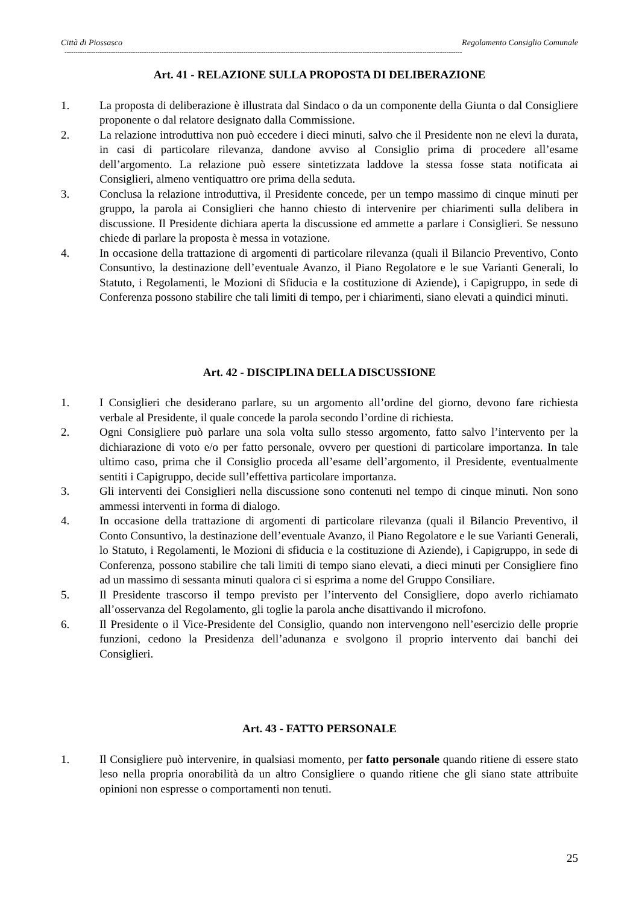Città di Piossasco Regolamento Consiglio Comunale
------------------------------------------------------------------------------------------------------------------------------------------------------------------------------------
Art. 41 - RELAZIONE SULLA PROPOSTA DI DELIBERAZIONE
1. La proposta di deliberazione è illustrata dal Sindaco o da un componente della Giunta o dal Consigliere proponente o dal relatore designato dalla Commissione.
2. La relazione introduttiva non può eccedere i dieci minuti, salvo che il Presidente non ne elevi la durata, in casi di particolare rilevanza, dandone avviso al Consiglio prima di procedere all’esame dell’argomento. La relazione può essere sintetizzata laddove la stessa fosse stata notificata ai Consiglieri, almeno ventiquattro ore prima della seduta.
3. Conclusa la relazione introduttiva, il Presidente concede, per un tempo massimo di cinque minuti per gruppo, la parola ai Consiglieri che hanno chiesto di intervenire per chiarimenti sulla delibera in discussione. Il Presidente dichiara aperta la discussione ed ammette a parlare i Consiglieri. Se nessuno chiede di parlare la proposta è messa in votazione.
4. In occasione della trattazione di argomenti di particolare rilevanza (quali il Bilancio Preventivo, Conto Consuntivo, la destinazione dell’eventuale Avanzo, il Piano Regolatore e le sue Varianti Generali, lo Statuto, i Regolamenti, le Mozioni di Sfiducia e la costituzione di Aziende), i Capigruppo, in sede di Conferenza possono stabilire che tali limiti di tempo, per i chiarimenti, siano elevati a quindici minuti.
Art. 42 - DISCIPLINA DELLA DISCUSSIONE
1. I Consiglieri che desiderano parlare, su un argomento all’ordine del giorno, devono fare richiesta verbale al Presidente, il quale concede la parola secondo l’ordine di richiesta.
2. Ogni Consigliere può parlare una sola volta sullo stesso argomento, fatto salvo l’intervento per la dichiarazione di voto e/o per fatto personale, ovvero per questioni di particolare importanza. In tale ultimo caso, prima che il Consiglio proceda all’esame dell’argomento, il Presidente, eventualmente sentiti i Capigruppo, decide sull’effettiva particolare importanza.
3. Gli interventi dei Consiglieri nella discussione sono contenuti nel tempo di cinque minuti. Non sono ammessi interventi in forma di dialogo.
4. In occasione della trattazione di argomenti di particolare rilevanza (quali il Bilancio Preventivo, il Conto Consuntivo, la destinazione dell’eventuale Avanzo, il Piano Regolatore e le sue Varianti Generali, lo Statuto, i Regolamenti, le Mozioni di sfiducia e la costituzione di Aziende), i Capigruppo, in sede di Conferenza, possono stabilire che tali limiti di tempo siano elevati, a dieci minuti per Consigliere fino ad un massimo di sessanta minuti qualora ci si esprima a nome del Gruppo Consiliare.
5. Il Presidente trascorso il tempo previsto per l’intervento del Consigliere, dopo averlo richiamato all’osservanza del Regolamento, gli toglie la parola anche disattivando il microfono.
6. Il Presidente o il Vice-Presidente del Consiglio, quando non intervengono nell’esercizio delle proprie funzioni, cedono la Presidenza dell’adunanza e svolgono il proprio intervento dai banchi dei Consiglieri.
Art. 43 - FATTO PERSONALE
1. Il Consigliere può intervenire, in qualsiasi momento, per fatto personale quando ritiene di essere stato leso nella propria onorabilità da un altro Consigliere o quando ritiene che gli siano state attribuite opinioni non espresse o comportamenti non tenuti.
25